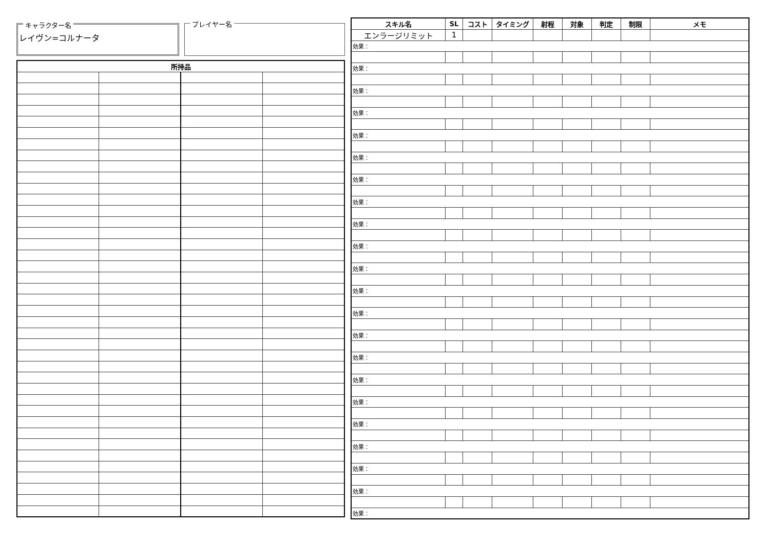キャラクター名
レイヴン=コルナータ
プレイヤー名
| 所持品 | | | |
| --- | --- | --- | --- |
| スキル名 | SL | コスト | タイミング | 射程 | 対象 | 判定 | 制限 | メモ |
| --- | --- | --- | --- | --- | --- | --- | --- | --- |
| エンラージリミット | 1 | | | | | | | |
| 効果： | | | | | | | | |
| 効果： | | | | | | | | |
| 効果： | | | | | | | | |
| 効果： | | | | | | | | |
| 効果： | | | | | | | | |
| 効果： | | | | | | | | |
| 効果： | | | | | | | | |
| 効果： | | | | | | | | |
| 効果： | | | | | | | | |
| 効果： | | | | | | | | |
| 効果： | | | | | | | | |
| 効果： | | | | | | | | |
| 効果： | | | | | | | | |
| 効果： | | | | | | | | |
| 効果： | | | | | | | | |
| 効果： | | | | | | | | |
| 効果： | | | | | | | | |
| 効果： | | | | | | | | |
| 効果： | | | | | | | | |
| 効果： | | | | | | | | |
| 効果： | | | | | | | | |
| 効果： | | | | | | | | |